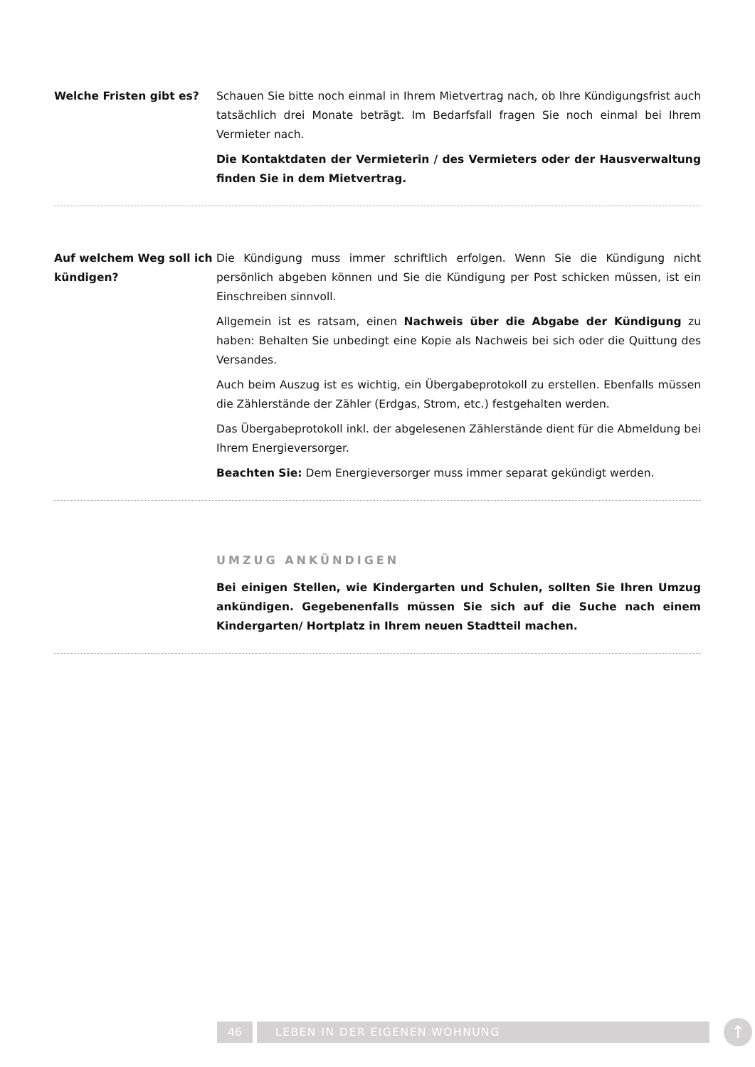Welche Fristen gibt es? Schauen Sie bitte noch einmal in Ihrem Mietvertrag nach, ob Ihre Kündigungsfrist auch tatsächlich drei Monate beträgt. Im Bedarfsfall fragen Sie noch einmal bei Ihrem Vermieter nach.
Die Kontaktdaten der Vermieterin / des Vermieters oder der Hausverwaltung finden Sie in dem Mietvertrag.
Auf welchem Weg soll ich kündigen?
Die Kündigung muss immer schriftlich erfolgen. Wenn Sie die Kündigung nicht persönlich abgeben können und Sie die Kündigung per Post schicken müssen, ist ein Einschreiben sinnvoll.
Allgemein ist es ratsam, einen Nachweis über die Abgabe der Kündigung zu haben: Behalten Sie unbedingt eine Kopie als Nachweis bei sich oder die Quittung des Versandes.
Auch beim Auszug ist es wichtig, ein Übergabeprotokoll zu erstellen. Ebenfalls müssen die Zählerstände der Zähler (Erdgas, Strom, etc.) festgehalten werden.
Das Übergabeprotokoll inkl. der abgelesenen Zählerstände dient für die Abmeldung bei Ihrem Energieversorger.
Beachten Sie: Dem Energieversorger muss immer separat gekündigt werden.
UMZUG ANKÜNDIGEN
Bei einigen Stellen, wie Kindergarten und Schulen, sollten Sie Ihren Umzug ankündigen. Gegebenenfalls müssen Sie sich auf die Suche nach einem Kindergarten/ Hortplatz in Ihrem neuen Stadtteil machen.
46 LEBEN IN DER EIGENEN WOHNUNG
↑